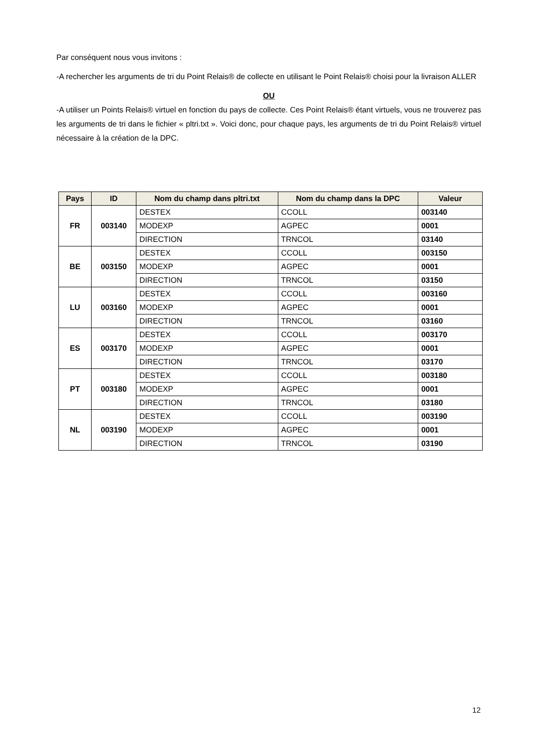Par conséquent nous vous invitons :
-A rechercher les arguments de tri du Point Relais® de collecte en utilisant le Point Relais® choisi pour la livraison ALLER
OU
-A utiliser un Points Relais® virtuel en fonction du pays de collecte. Ces Point Relais® étant virtuels, vous ne trouverez pas les arguments de tri dans le fichier « pltri.txt ». Voici donc, pour chaque pays, les arguments de tri du Point Relais® virtuel nécessaire à la création de la DPC.
| Pays | ID | Nom du champ dans pltri.txt | Nom du champ dans la DPC | Valeur |
| --- | --- | --- | --- | --- |
| FR | 003140 | DESTEX | CCOLL | 003140 |
| | | MODEXP | AGPEC | 0001 |
| | | DIRECTION | TRNCOL | 03140 |
| BE | 003150 | DESTEX | CCOLL | 003150 |
| | | MODEXP | AGPEC | 0001 |
| | | DIRECTION | TRNCOL | 03150 |
| LU | 003160 | DESTEX | CCOLL | 003160 |
| | | MODEXP | AGPEC | 0001 |
| | | DIRECTION | TRNCOL | 03160 |
| ES | 003170 | DESTEX | CCOLL | 003170 |
| | | MODEXP | AGPEC | 0001 |
| | | DIRECTION | TRNCOL | 03170 |
| PT | 003180 | DESTEX | CCOLL | 003180 |
| | | MODEXP | AGPEC | 0001 |
| | | DIRECTION | TRNCOL | 03180 |
| NL | 003190 | DESTEX | CCOLL | 003190 |
| | | MODEXP | AGPEC | 0001 |
| | | DIRECTION | TRNCOL | 03190 |
12